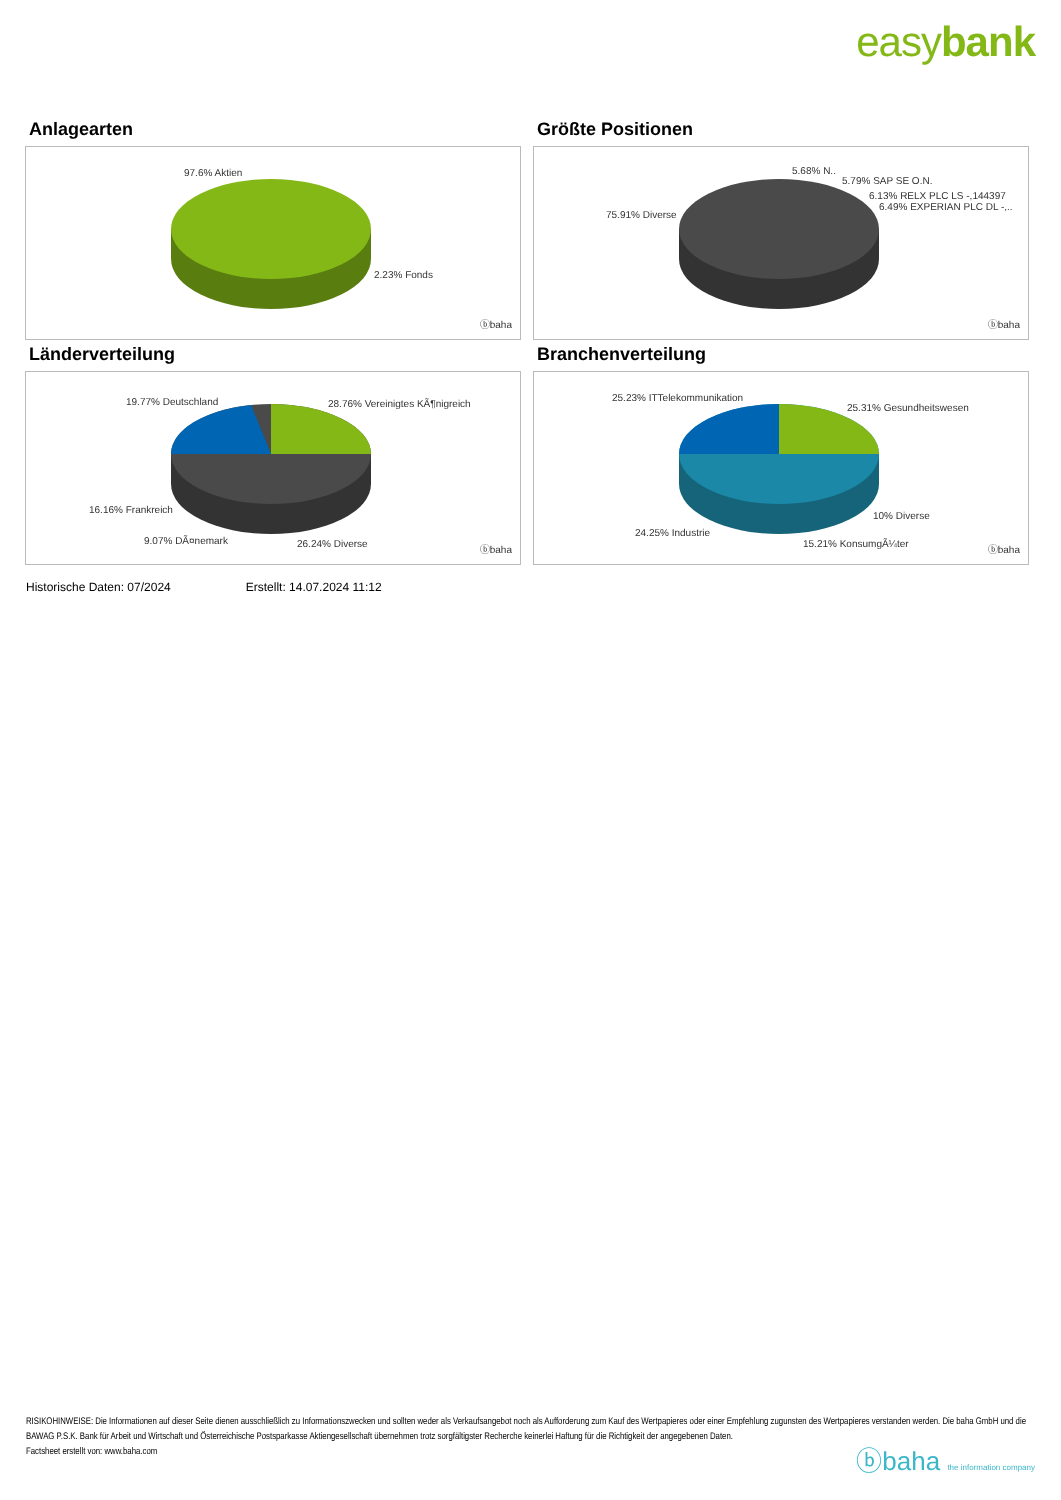easybank
Anlagearten
97.6% Aktien
2.23% Fonds
ⓑbaha
Größte Positionen
5.68% N..
5.79% SAP SE O.N.
6.13% RELX PLC LS -,144397
6.49% EXPERIAN PLC DL -,..
75.91% Diverse
ⓑbaha
Länderverteilung
19.77% Deutschland 28.76% Vereinigtes KÃ¶nigreich
16.16% Frankreich
9.07% DÃ¤nemark 26.24% Diverse
ⓑbaha
Branchenverteilung
25.23% ITTelekommunikation
25.31% Gesundheitswesen
10% Diverse
24.25% Industrie
15.21% KonsumgÃ¼ter
ⓑbaha
Historische Daten: 07/2024 Erstellt: 14.07.2024 11:12
RISIKOHINWEISE: Die Informationen auf dieser Seite dienen ausschließlich zu Informationszwecken und sollten weder als Verkaufsangebot noch als Aufforderung zum Kauf des Wertpapieres oder einer Empfehlung zugunsten des Wertpapieres verstanden werden. Die baha GmbH und die BAWAG P.S.K. Bank für Arbeit und Wirtschaft und Österreichische Postsparkasse Aktiengesellschaft übernehmen trotz sorgfältigster Recherche keinerlei Haftung für die Richtigkeit der angegebenen Daten.
Factsheet erstellt von: www.baha.com
ⓑbaha the information company